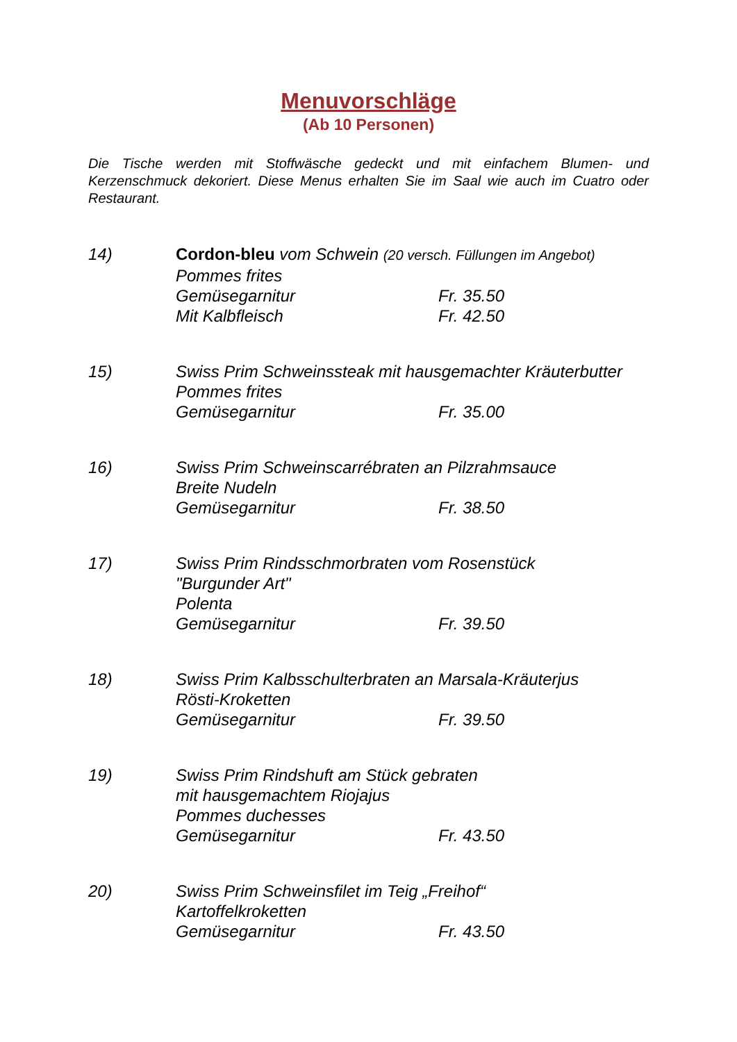Menuvorschläge
(Ab 10 Personen)
Die Tische werden mit Stoffwäsche gedeckt und mit einfachem Blumen- und Kerzenschmuck dekoriert. Diese Menus erhalten Sie im Saal wie auch im Cuatro oder Restaurant.
14) Cordon-bleu vom Schwein (20 versch. Füllungen im Angebot)
Pommes frites
Gemüsegarnitur Fr. 35.50
Mit Kalbfleisch Fr. 42.50
15) Swiss Prim Schweinssteak mit hausgemachter Kräuterbutter
Pommes frites
Gemüsegarnitur Fr. 35.00
16) Swiss Prim Schweinscarrébraten an Pilzrahmsauce
Breite Nudeln
Gemüsegarnitur Fr. 38.50
17) Swiss Prim Rindsschmorbraten vom Rosenstück
"Burgunder Art"
Polenta
Gemüsegarnitur Fr. 39.50
18) Swiss Prim Kalbsschulterbraten an Marsala-Kräuterjus
Rösti-Kroketten
Gemüsegarnitur Fr. 39.50
19) Swiss Prim Rindshuft am Stück gebraten
mit hausgemachtem Riojajus
Pommes duchesses
Gemüsegarnitur Fr. 43.50
20) Swiss Prim Schweinsfilet im Teig „Freihof“
Kartoffelkroketten
Gemüsegarnitur Fr. 43.50